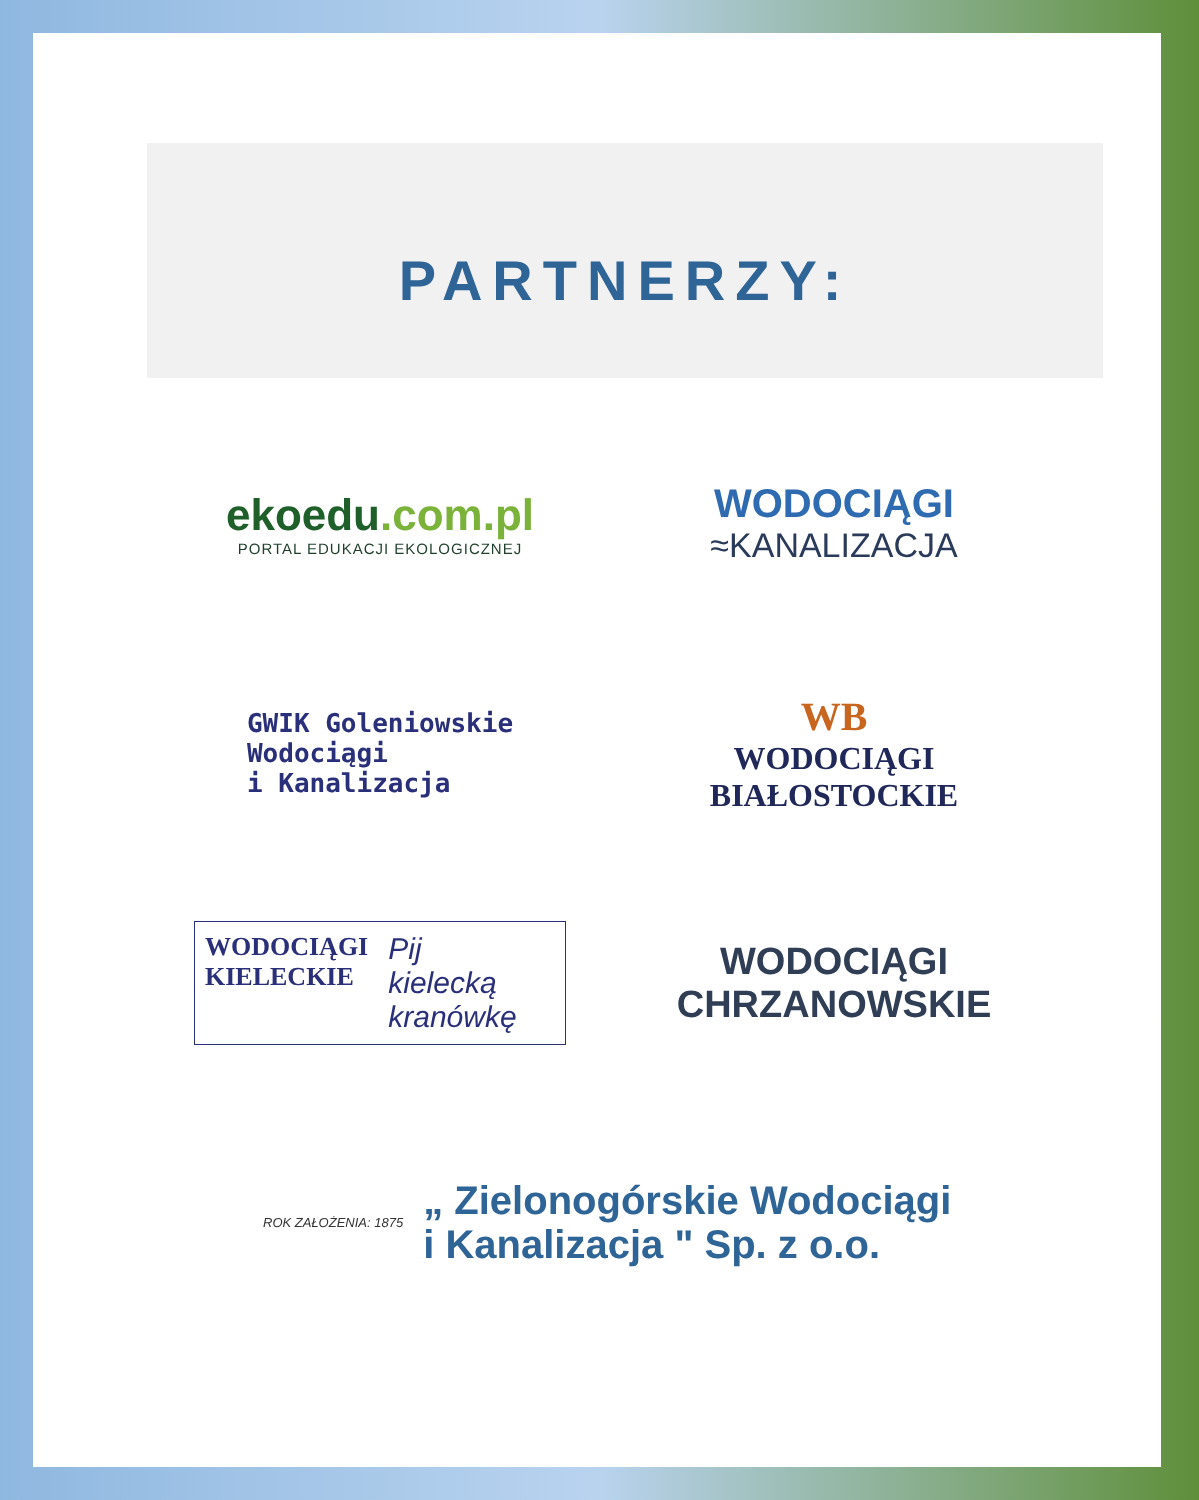PARTNERZY:
ekoedu.com.pl
PORTAL EDUKACJI EKOLOGICZNEJ
WODOCIĄGI
≈KANALIZACJA
GWIK Goleniowskie
Wodociągi
i Kanalizacja
WB
WODOCIĄGI
BIAŁOSTOCKIE
WODOCIĄGI
KIELECKIE
Pij
kielecką
kranówkę
WODOCIĄGI
CHRZANOWSKIE
ROK ZAŁOŻENIA: 1875
„ Zielonogórskie Wodociągi
i Kanalizacja " Sp. z o.o.